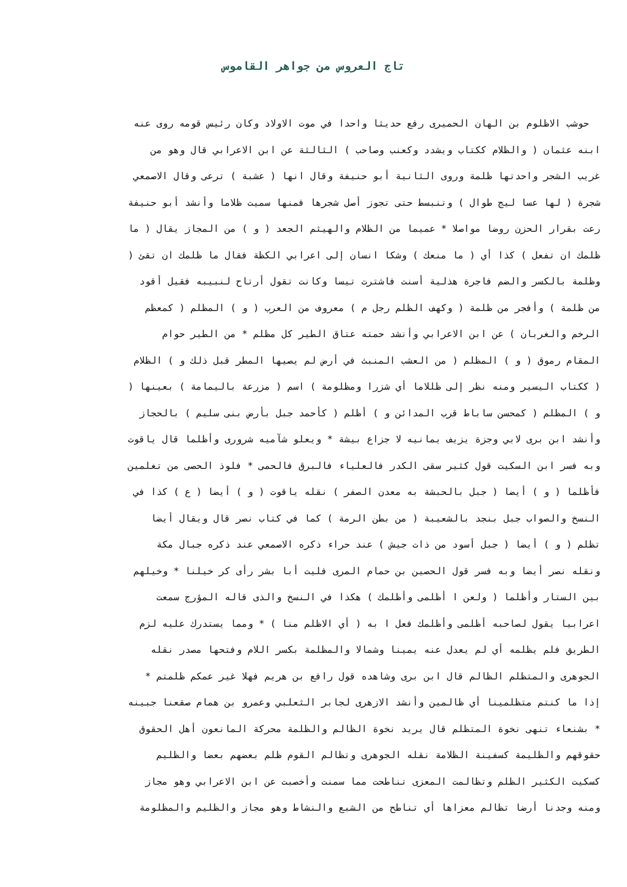تاج العروس من جواهر القاموس
حوشب الاظلوم بن الهان الحميرى رفع حديثا واحدا في موت الاولاد وكان رئيس قومه روى عنه
ابنه عثمان ( والظلام ككتاب ويشدد وكعنب وصاحب ) الثالثة عن ابن الاعرابي قال وهو من
غريب الشجر واحدتها ظلمة وروى الثانية أبو حنيفة وقال انها ( عشبة ) ترعى وقال الاصمعي
شجرة ( لها عسا ليج طوال ) وتنبسط حتى تجوز أصل شجرها فمنها سميت ظلاما وأنشد أبو حنيفة
رعت بقرار الحزن روضا مواصلا * عميما من الظلام والهيثم الجعد ( و ) من المجاز يقال ( ما
ظلمك ان تفعل ) كذا أي ( ما منعك ) وشكا انسان إلى اعرابي الكظة فقال ما ظلمك ان تقئ (
وظلمة بالكسر والضم فاجرة هذلية أسنت فاشترت تيسا وكانت تقول أرتاح لنبيبه فقيل أقود
من ظلمة ) وأفجر من ظلمة ( وكهف الظلم رجل م ) معروف من العرب ( و ) المظلم ( كمعظم
الرخم والغربان ) عن ابن الاعرابي وأنشد حمته عتاق الطير كل مظلم * من الطير حوام
المقام رموق ( و ) المظلم ( من العشب المنبث في أرض لم يصيها المطر قبل ذلك و ) الظلام
( ككتاب اليسير ومنه نظر إلى ظللاما أي شزرا ومظلومة ) اسم ( مزرعة باليمامة ) بعينها (
و ) المظلم ( كمحسن ساباط قرب المدائن و ) أظلم ( كأحمد جبل بأرض بنى سليم ) بالحجاز
وأنشد ابن برى لابي وجزة يزيف يمانيه لا جزاع بيشة * ويعلو شآميه شرورى وأظلما قال ياقوت
وبه فسر ابن السكيت قول كثير سقى الكدر فالعلياء فالبرق فالحمى * فلوذ الحصى من تغلمين
فأظلما ( و ) أيضا ( جبل بالحبشة به معدن الصفر ) نقله ياقوت ( و ) أيضا ( ع ) كذا في
النسخ والصواب جبل بنجد بالشعيبة ( من بطن الرمة ) كما في كتاب نصر قال ويقال أيضا
تظلم ( و ) أيضا ( جبل أسود من ذات جيش ) عند حراء ذكره الاصمعي عند ذكره جبال مكة
ونقله نصر أيضا وبه فسر قول الحصين بن حمام المرى فليت أبا بشر رأى كر خيلنا * وخيلهم
بين الستار وأظلما ( ولعن ا أظلمى وأظلمك ) هكذا في النسخ والذى قاله المؤرج سمعت
اعرابيا يقول لصاحبه أظلمى وأظلمك فعل ا به ( أي الاظلم منا ) * ومما يستدرك عليه لزم
الطريق فلم يظلمه أي لم يعدل عنه يمينا وشمالا والمظلمة بكسر اللام وفتحها مصدر نقله
الجوهرى والمتظلم الظالم قال ابن برى وشاهده قول رافع بن هريم فهلا غير عمكم ظلمتم *
إذا ما كنتم متظلمينا أي ظالمين وأنشد الازهرى لجابر الثعلبي وعمرو بن همام صقعنا جبينه
* بشنعاء تنهى نخوة المتظلم قال يريد نخوة الظالم والظلمة محركة المانعون أهل الحقوق
حقوقهم والظليمة كسفينة الظلامة نقله الجوهرى وتظالم القوم ظلم بعضهم بعضا والظليم
كسكيت الكثير الظلم وتظالمت المعزى تناطحت مما سمنت وأخصبت عن ابن الاعرابي وهو مجاز
ومنه وجدنا أرضا تظالم معزاها أي تناطح من الشبع والنشاط وهو مجاز والظليم والمظلومة